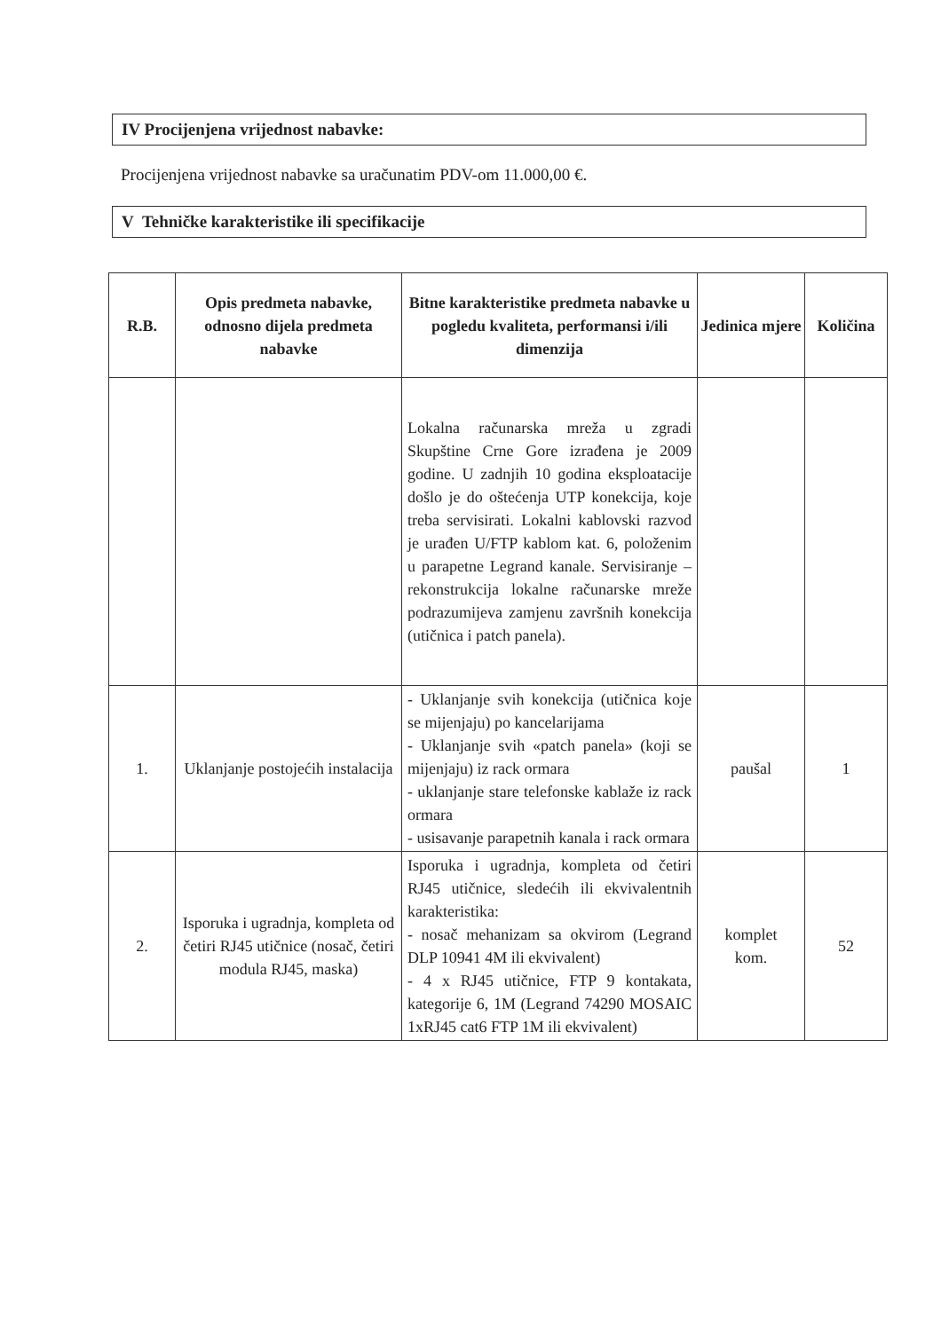IV Procijenjena vrijednost nabavke:
Procijenjena vrijednost nabavke sa uračunatim PDV-om 11.000,00 €.
V Tehničke karakteristike ili specifikacije
| R.B. | Opis predmeta nabavke, odnosno dijela predmeta nabavke | Bitne karakteristike predmeta nabavke u pogledu kvaliteta, performansi i/ili dimenzija | Jedinica mjere | Količina |
| --- | --- | --- | --- | --- |
| | | Lokalna računarska mreža u zgradi Skupštine Crne Gore izrađena je 2009 godine. U zadnjih 10 godina eksploatacije došlo je do oštećenja UTP konekcija, koje treba servisirati. Lokalni kablovski razvod je urađen U/FTP kablom kat. 6, položenim u parapetne Legrand kanale. Servisiranje – rekonstrukcija lokalne računarske mreže podrazumijeva zamjenu završnih konekcija (utičnica i patch panela). | | |
| 1. | Uklanjanje postojećih instalacija | - Uklanjanje svih konekcija (utičnica koje se mijenjaju) po kancelarijama - Uklanjanje svih «patch panela» (koji se mijenjaju) iz rack ormara - uklanjanje stare telefonske kablaže iz rack ormara - usisavanje parapetnih kanala i rack ormara | paušal | 1 |
| 2. | Isporuka i ugradnja, kompleta od četiri RJ45 utičnice (nosač, četiri modula RJ45, maska) | Isporuka i ugradnja, kompleta od četiri RJ45 utičnice, sledećih ili ekvivalentnih karakteristika: - nosač mehanizam sa okvirom (Legrand DLP 10941 4M ili ekvivalent) - 4 x RJ45 utičnice, FTP 9 kontakata, kategorije 6, 1M (Legrand 74290 MOSAIC 1xRJ45 cat6 FTP 1M ili ekvivalent) | komplet kom. | 52 |